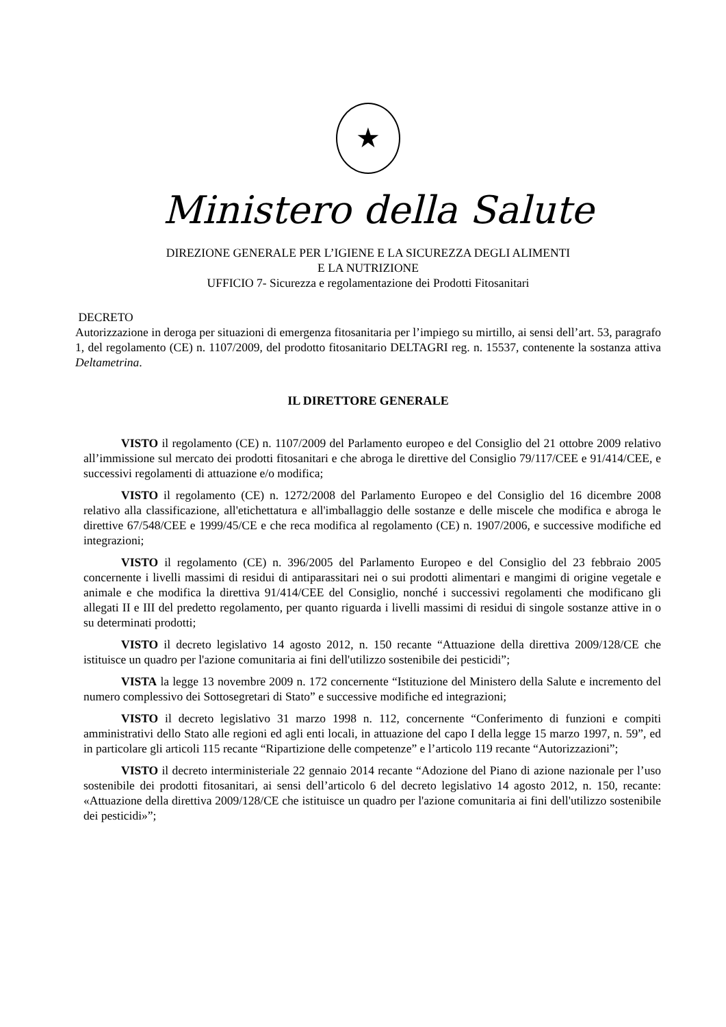★
Ministero della Salute
DIREZIONE GENERALE PER L’IGIENE E LA SICUREZZA DEGLI ALIMENTI
E LA NUTRIZIONE
UFFICIO 7- Sicurezza e regolamentazione dei Prodotti Fitosanitari
DECRETO
Autorizzazione in deroga per situazioni di emergenza fitosanitaria per l’impiego su mirtillo, ai sensi dell’art. 53, paragrafo 1, del regolamento (CE) n. 1107/2009, del prodotto fitosanitario DELTAGRI reg. n. 15537, contenente la sostanza attiva Deltametrina.
IL DIRETTORE GENERALE
VISTO il regolamento (CE) n. 1107/2009 del Parlamento europeo e del Consiglio del 21 ottobre 2009 relativo all’immissione sul mercato dei prodotti fitosanitari e che abroga le direttive del Consiglio 79/117/CEE e 91/414/CEE, e successivi regolamenti di attuazione e/o modifica;
VISTO il regolamento (CE) n. 1272/2008 del Parlamento Europeo e del Consiglio del 16 dicembre 2008 relativo alla classificazione, all'etichettatura e all'imballaggio delle sostanze e delle miscele che modifica e abroga le direttive 67/548/CEE e 1999/45/CE e che reca modifica al regolamento (CE) n. 1907/2006, e successive modifiche ed integrazioni;
VISTO il regolamento (CE) n. 396/2005 del Parlamento Europeo e del Consiglio del 23 febbraio 2005 concernente i livelli massimi di residui di antiparassitari nei o sui prodotti alimentari e mangimi di origine vegetale e animale e che modifica la direttiva 91/414/CEE del Consiglio, nonché i successivi regolamenti che modificano gli allegati II e III del predetto regolamento, per quanto riguarda i livelli massimi di residui di singole sostanze attive in o su determinati prodotti;
VISTO il decreto legislativo 14 agosto 2012, n. 150 recante “Attuazione della direttiva 2009/128/CE che istituisce un quadro per l'azione comunitaria ai fini dell'utilizzo sostenibile dei pesticidi”;
VISTA la legge 13 novembre 2009 n. 172 concernente “Istituzione del Ministero della Salute e incremento del numero complessivo dei Sottosegretari di Stato” e successive modifiche ed integrazioni;
VISTO il decreto legislativo 31 marzo 1998 n. 112, concernente “Conferimento di funzioni e compiti amministrativi dello Stato alle regioni ed agli enti locali, in attuazione del capo I della legge 15 marzo 1997, n. 59”, ed in particolare gli articoli 115 recante “Ripartizione delle competenze” e l’articolo 119 recante “Autorizzazioni”;
VISTO il decreto interministeriale 22 gennaio 2014 recante “Adozione del Piano di azione nazionale per l’uso sostenibile dei prodotti fitosanitari, ai sensi dell’articolo 6 del decreto legislativo 14 agosto 2012, n. 150, recante: «Attuazione della direttiva 2009/128/CE che istituisce un quadro per l'azione comunitaria ai fini dell'utilizzo sostenibile dei pesticidi»”;